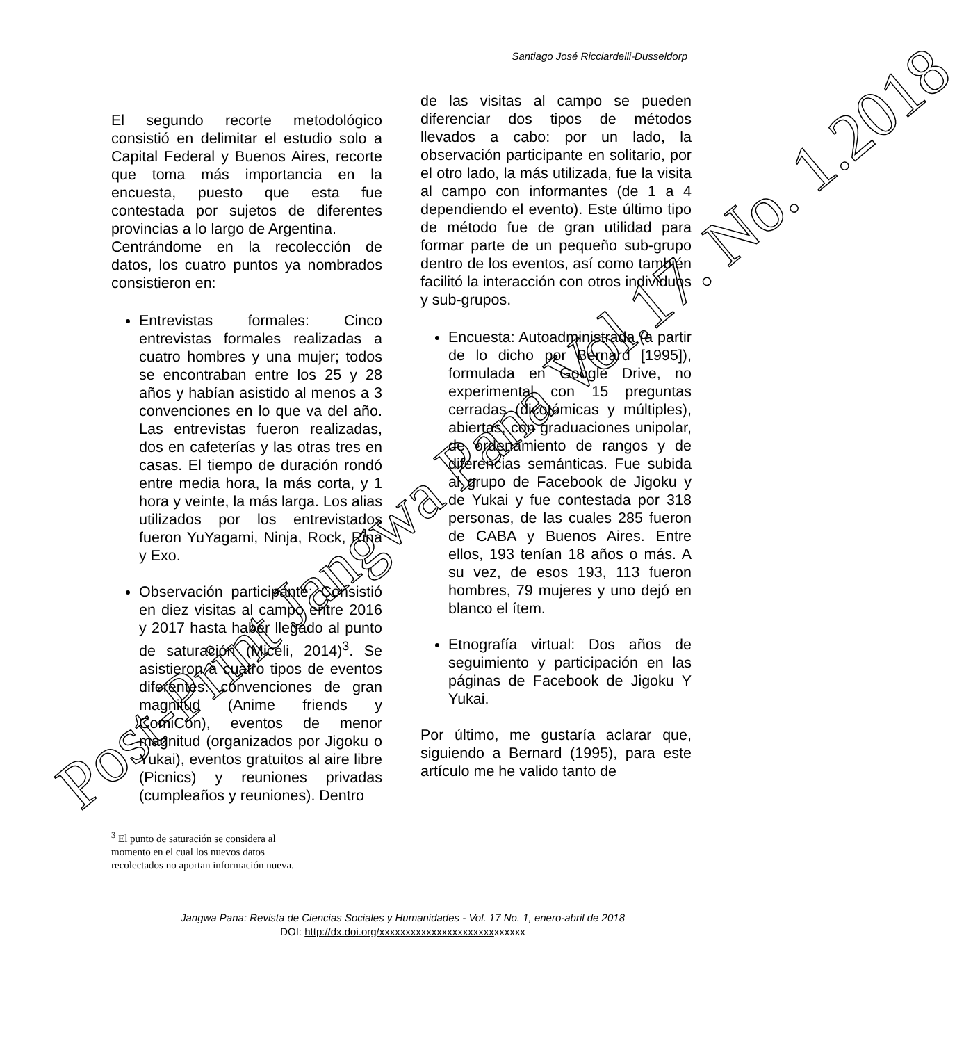Santiago José Ricciardelli-Dusseldorp
El segundo recorte metodológico consistió en delimitar el estudio solo a Capital Federal y Buenos Aires, recorte que toma más importancia en la encuesta, puesto que esta fue contestada por sujetos de diferentes provincias a lo largo de Argentina.
Centrándome en la recolección de datos, los cuatro puntos ya nombrados consistieron en:
Entrevistas formales: Cinco entrevistas formales realizadas a cuatro hombres y una mujer; todos se encontraban entre los 25 y 28 años y habían asistido al menos a 3 convenciones en lo que va del año. Las entrevistas fueron realizadas, dos en cafeterías y las otras tres en casas. El tiempo de duración rondó entre media hora, la más corta, y 1 hora y veinte, la más larga. Los alias utilizados por los entrevistados fueron YuYagami, Ninja, Rock, Rina y Exo.
Observación participante: Consistió en diez visitas al campo entre 2016 y 2017 hasta haber llegado al punto de saturación (Miceli, 2014)<sup>3</sup>. Se asistieron a cuatro tipos de eventos diferentes: convenciones de gran magnitud (Anime friends y ComiCon), eventos de menor magnitud (organizados por Jigoku o Yukai), eventos gratuitos al aire libre (Picnics) y reuniones privadas (cumpleaños y reuniones). Dentro
<sup>3</sup> El punto de saturación se considera al momento en el cual los nuevos datos recolectados no aportan información nueva.
de las visitas al campo se pueden diferenciar dos tipos de métodos llevados a cabo: por un lado, la observación participante en solitario, por el otro lado, la más utilizada, fue la visita al campo con informantes (de 1 a 4 dependiendo el evento). Este último tipo de método fue de gran utilidad para formar parte de un pequeño sub-grupo dentro de los eventos, así como también facilitó la interacción con otros individuos y sub-grupos.
Encuesta: Autoadministrada (a partir de lo dicho por Bernard [1995]), formulada en Google Drive, no experimental con 15 preguntas cerradas (dicotómicas y múltiples), abiertas, con graduaciones unipolar, de ordenamiento de rangos y de diferencias semánticas. Fue subida al grupo de Facebook de Jigoku y de Yukai y fue contestada por 318 personas, de las cuales 285 fueron de CABA y Buenos Aires. Entre ellos, 193 tenían 18 años o más. A su vez, de esos 193, 113 fueron hombres, 79 mujeres y uno dejó en blanco el ítem.
Etnografía virtual: Dos años de seguimiento y participación en las páginas de Facebook de Jigoku Y Yukai.
Por último, me gustaría aclarar que, siguiendo a Bernard (1995), para este artículo me he valido tanto de
Jangwa Pana: Revista de Ciencias Sociales y Humanidades - Vol. 17 No. 1, enero-abril de 2018
DOI: http://dx.doi.org/xxxxxxxxxxxxxxxxxxxxxxxxxxxx
Post-Print Jangwa Pana Vol.17. No. 1.2018